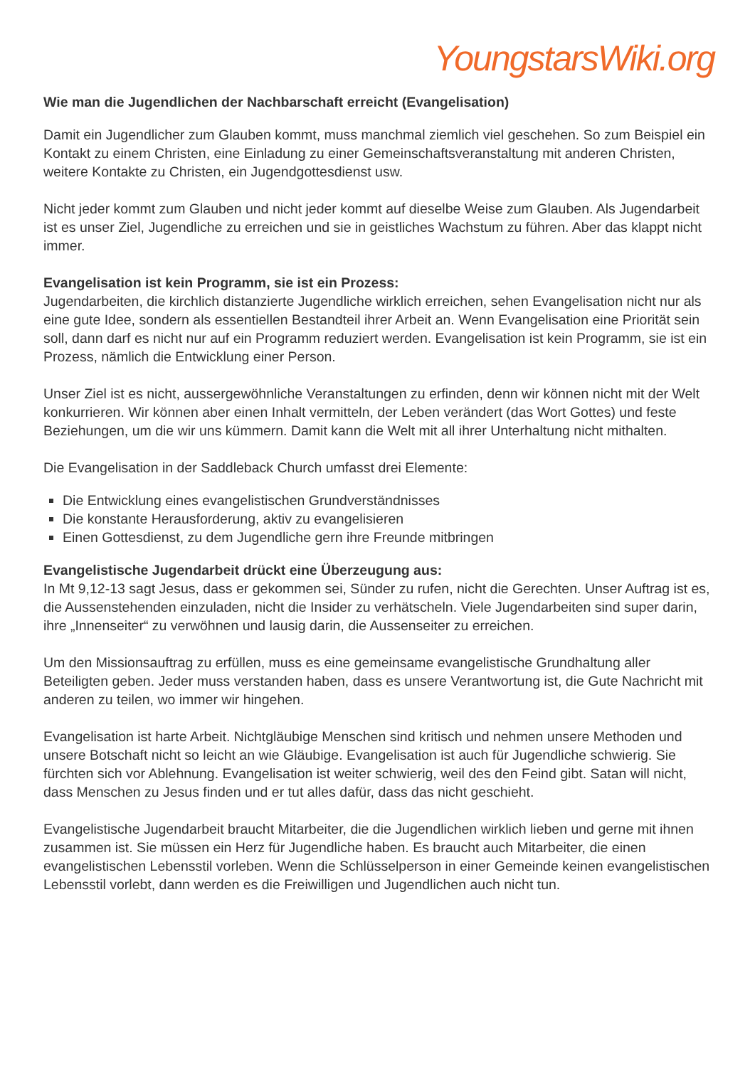YoungstarsWiki.org
Wie man die Jugendlichen der Nachbarschaft erreicht (Evangelisation)
Damit ein Jugendlicher zum Glauben kommt, muss manchmal ziemlich viel geschehen. So zum Beispiel ein Kontakt zu einem Christen, eine Einladung zu einer Gemeinschaftsveranstaltung mit anderen Christen, weitere Kontakte zu Christen, ein Jugendgottesdienst usw.
Nicht jeder kommt zum Glauben und nicht jeder kommt auf dieselbe Weise zum Glauben. Als Jugendarbeit ist es unser Ziel, Jugendliche zu erreichen und sie in geistliches Wachstum zu führen. Aber das klappt nicht immer.
Evangelisation ist kein Programm, sie ist ein Prozess:
Jugendarbeiten, die kirchlich distanzierte Jugendliche wirklich erreichen, sehen Evangelisation nicht nur als eine gute Idee, sondern als essentiellen Bestandteil ihrer Arbeit an. Wenn Evangelisation eine Priorität sein soll, dann darf es nicht nur auf ein Programm reduziert werden. Evangelisation ist kein Programm, sie ist ein Prozess, nämlich die Entwicklung einer Person.
Unser Ziel ist es nicht, aussergewöhnliche Veranstaltungen zu erfinden, denn wir können nicht mit der Welt konkurrieren. Wir können aber einen Inhalt vermitteln, der Leben verändert (das Wort Gottes) und feste Beziehungen, um die wir uns kümmern. Damit kann die Welt mit all ihrer Unterhaltung nicht mithalten.
Die Evangelisation in der Saddleback Church umfasst drei Elemente:
Die Entwicklung eines evangelistischen Grundverständnisses
Die konstante Herausforderung, aktiv zu evangelisieren
Einen Gottesdienst, zu dem Jugendliche gern ihre Freunde mitbringen
Evangelistische Jugendarbeit drückt eine Überzeugung aus:
In Mt 9,12-13 sagt Jesus, dass er gekommen sei, Sünder zu rufen, nicht die Gerechten. Unser Auftrag ist es, die Aussenstehenden einzuladen, nicht die Insider zu verhätscheln. Viele Jugendarbeiten sind super darin, ihre „Innenseiter“ zu verwöhnen und lausig darin, die Aussenseiter zu erreichen.
Um den Missionsauftrag zu erfüllen, muss es eine gemeinsame evangelistische Grundhaltung aller Beteiligten geben. Jeder muss verstanden haben, dass es unsere Verantwortung ist, die Gute Nachricht mit anderen zu teilen, wo immer wir hingehen.
Evangelisation ist harte Arbeit. Nichtgläubige Menschen sind kritisch und nehmen unsere Methoden und unsere Botschaft nicht so leicht an wie Gläubige. Evangelisation ist auch für Jugendliche schwierig. Sie fürchten sich vor Ablehnung. Evangelisation ist weiter schwierig, weil des den Feind gibt. Satan will nicht, dass Menschen zu Jesus finden und er tut alles dafür, dass das nicht geschieht.
Evangelistische Jugendarbeit braucht Mitarbeiter, die die Jugendlichen wirklich lieben und gerne mit ihnen zusammen ist. Sie müssen ein Herz für Jugendliche haben. Es braucht auch Mitarbeiter, die einen evangelistischen Lebensstil vorleben. Wenn die Schlüsselperson in einer Gemeinde keinen evangelistischen Lebensstil vorlebt, dann werden es die Freiwilligen und Jugendlichen auch nicht tun.